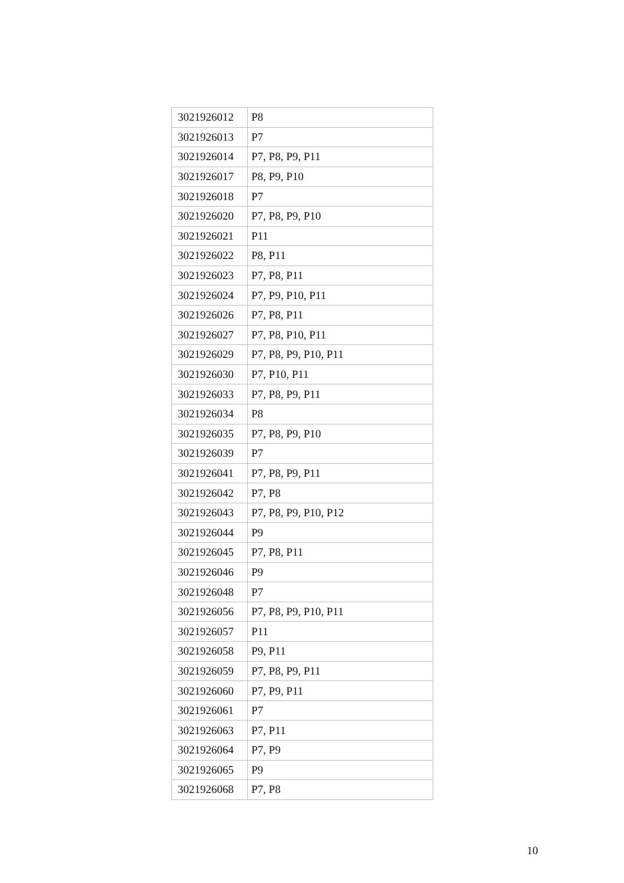| 3021926012 | P8 |
| 3021926013 | P7 |
| 3021926014 | P7, P8, P9, P11 |
| 3021926017 | P8, P9, P10 |
| 3021926018 | P7 |
| 3021926020 | P7, P8, P9, P10 |
| 3021926021 | P11 |
| 3021926022 | P8, P11 |
| 3021926023 | P7, P8, P11 |
| 3021926024 | P7, P9, P10, P11 |
| 3021926026 | P7, P8, P11 |
| 3021926027 | P7, P8, P10, P11 |
| 3021926029 | P7, P8, P9, P10, P11 |
| 3021926030 | P7, P10, P11 |
| 3021926033 | P7, P8, P9, P11 |
| 3021926034 | P8 |
| 3021926035 | P7, P8, P9, P10 |
| 3021926039 | P7 |
| 3021926041 | P7, P8, P9, P11 |
| 3021926042 | P7, P8 |
| 3021926043 | P7, P8, P9, P10, P12 |
| 3021926044 | P9 |
| 3021926045 | P7, P8, P11 |
| 3021926046 | P9 |
| 3021926048 | P7 |
| 3021926056 | P7, P8, P9, P10, P11 |
| 3021926057 | P11 |
| 3021926058 | P9, P11 |
| 3021926059 | P7, P8, P9, P11 |
| 3021926060 | P7, P9, P11 |
| 3021926061 | P7 |
| 3021926063 | P7, P11 |
| 3021926064 | P7, P9 |
| 3021926065 | P9 |
| 3021926068 | P7, P8 |
10